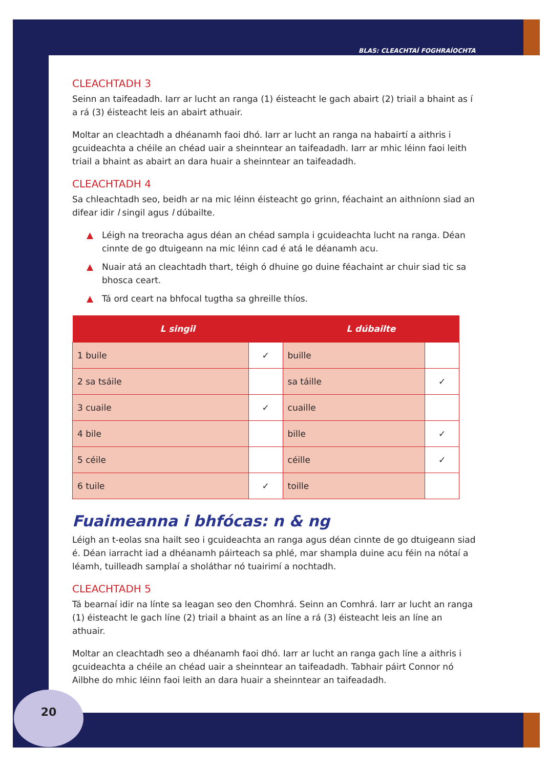BLAS: CLEACHTAÍ FOGHRAÍOCHTA
CLEACHTADH 3
Seinn an taifeadadh. Iarr ar lucht an ranga (1) éisteacht le gach abairt (2) triail a bhaint as í a rá (3) éisteacht leis an abairt athuair.
Moltar an cleachtadh a dhéanamh faoi dhó. Iarr ar lucht an ranga na habairtí a aithris i gcuideachta a chéile an chéad uair a sheinntear an taifeadadh. Iarr ar mhic léinn faoi leith triail a bhaint as abairt an dara huair a sheinntear an taifeadadh.
CLEACHTADH 4
Sa chleachtadh seo, beidh ar na mic léinn éisteacht go grinn, féachaint an aithníonn siad an difear idir l singil agus l dúbailte.
▲ Léigh na treoracha agus déan an chéad sampla i gcuideachta lucht na ranga. Déan cinnte de go dtuigeann na mic léinn cad é atá le déanamh acu.
▲ Nuair atá an cleachtadh thart, téigh ó dhuine go duine féachaint ar chuir siad tic sa bhosca ceart.
▲ Tá ord ceart na bhfocal tugtha sa ghreille thíos.
| L singil | | L dúbailte | |
| --- | --- | --- | --- |
| 1 buile | ✓ | buille | |
| 2 sa tsáile | | sa táille | ✓ |
| 3 cuaile | ✓ | cuaille | |
| 4 bile | | bille | ✓ |
| 5 céile | | céille | ✓ |
| 6 tuile | ✓ | toille | |
Fuaimeanna i bhfócas: n & ng
Léigh an t-eolas sna hailt seo i gcuideachta an ranga agus déan cinnte de go dtuigeann siad é. Déan iarracht iad a dhéanamh páirteach sa phlé, mar shampla duine acu féin na nótaí a léamh, tuilleadh samplaí a sholáthar nó tuairimí a nochtadh.
CLEACHTADH 5
Tá bearnaí idir na línte sa leagan seo den Chomhrá. Seinn an Comhrá. Iarr ar lucht an ranga (1) éisteacht le gach líne (2) triail a bhaint as an líne a rá (3) éisteacht leis an líne an athuair.
Moltar an cleachtadh seo a dhéanamh faoi dhó. Iarr ar lucht an ranga gach líne a aithris i gcuideachta a chéile an chéad uair a sheinntear an taifeadadh. Tabhair páirt Connor nó Ailbhe do mhic léinn faoi leith an dara huair a sheinntear an taifeadadh.
20